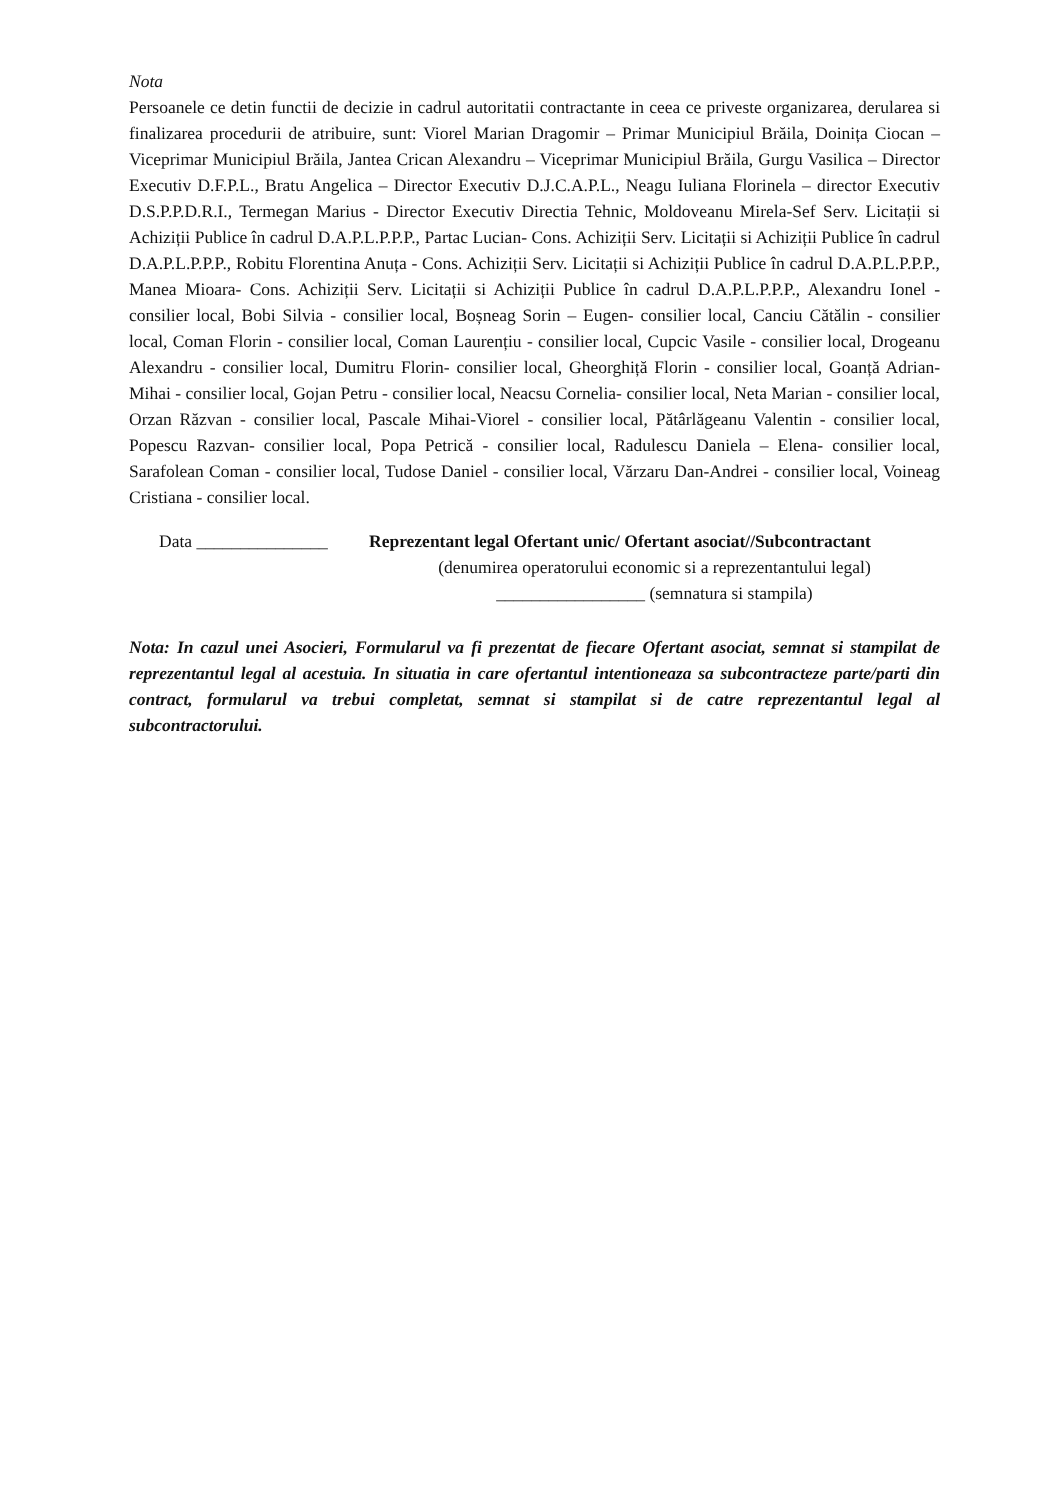Nota
Persoanele ce detin functii de decizie in cadrul autoritatii contractante in ceea ce priveste organizarea, derularea si finalizarea procedurii de atribuire, sunt: Viorel Marian Dragomir – Primar Municipiul Brăila, Doinița Ciocan – Viceprimar Municipiul Brăila, Jantea Crican Alexandru – Viceprimar Municipiul Brăila, Gurgu Vasilica – Director Executiv D.F.P.L., Bratu Angelica – Director Executiv D.J.C.A.P.L., Neagu Iuliana Florinela – director Executiv D.S.P.P.D.R.I., Termegan Marius - Director Executiv Directia Tehnic, Moldoveanu Mirela-Sef Serv. Licitații si Achiziții Publice în cadrul D.A.P.L.P.P.P., Partac Lucian- Cons. Achiziții Serv. Licitații si Achiziții Publice în cadrul D.A.P.L.P.P.P., Robitu Florentina Anuța - Cons. Achiziții Serv. Licitații si Achiziții Publice în cadrul D.A.P.L.P.P.P., Manea Mioara- Cons. Achiziții Serv. Licitații si Achiziții Publice în cadrul D.A.P.L.P.P.P., Alexandru Ionel - consilier local, Bobi Silvia - consilier local, Boșneag Sorin – Eugen- consilier local, Canciu Cătălin - consilier local, Coman Florin - consilier local, Coman Laurențiu - consilier local, Cupcic Vasile - consilier local, Drogeanu Alexandru - consilier local, Dumitru Florin- consilier local, Gheorghiță Florin - consilier local, Goanță Adrian-Mihai - consilier local, Gojan Petru - consilier local, Neacsu Cornelia- consilier local, Neta Marian - consilier local, Orzan Răzvan - consilier local, Pascale Mihai-Viorel - consilier local, Pătârlăgeanu Valentin - consilier local, Popescu Razvan- consilier local, Popa Petrică - consilier local, Radulescu Daniela – Elena- consilier local, Sarafolean Coman - consilier local, Tudose Daniel - consilier local, Vărzaru Dan-Andrei - consilier local, Voineag Cristiana - consilier local.
Data _______________ Reprezentant legal Ofertant unic/ Ofertant asociat//Subcontractant
(denumirea operatorului economic si a reprezentantului legal)
_________________ (semnatura si stampila)
Nota: In cazul unei Asocieri, Formularul va fi prezentat de fiecare Ofertant asociat, semnat si stampilat de reprezentantul legal al acestuia. In situatia in care ofertantul intentioneaza sa subcontracteze parte/parti din contract, formularul va trebui completat, semnat si stampilat si de catre reprezentantul legal al subcontractorului.